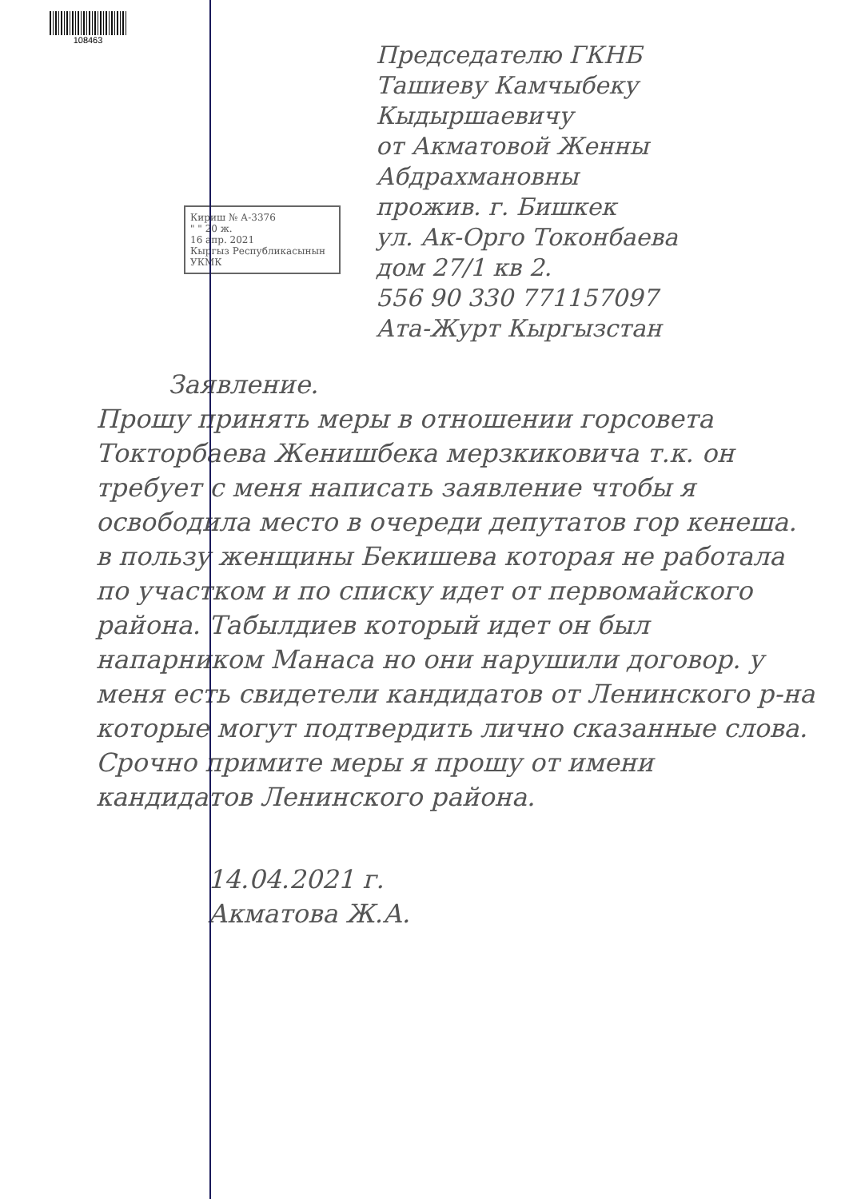108463
Председателю ГКНБ
Ташиеву Камчыбеку
Кыдыршаевичу
от Акматовой Женны
Абдрахмановны
прожив. г. Бишкек
ул. Ак-Орго Токонбаева
дом 27/1 кв 2.
556 90 330 771157097
Ата-Журт Кыргызстан
Кириш № А-3376
" " 20 ж.
16 апр. 2021
Кыргыз Республикасынын УКМК
Заявление.
Прошу принять меры в отношении горсовета Токторбаева Женишбека мерзкиковича т.к. он требует с меня написать заявление чтобы я освободила место в очереди депутатов гор кенеша. в пользу женщины Бекишева которая не работала по участком и по списку идет от первомайского района. Табылдиев который идет он был напарником Манаса но они нарушили договор. у меня есть свидетели кандидатов от Ленинского р-на которые могут подтвердить лично сказанные слова. Срочно примите меры я прошу от имени кандидатов Ленинского района.
14.04.2021 г.
Акматова Ж.А.